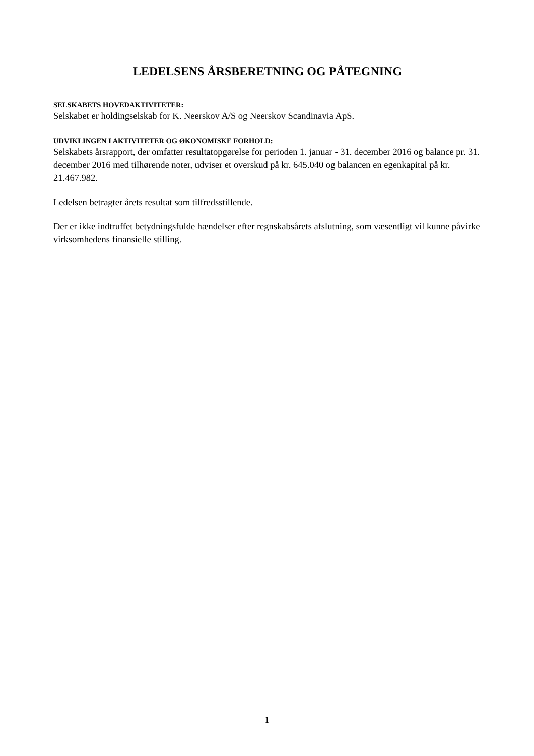LEDELSENS ÅRSBERETNING OG PÅTEGNING
SELSKABETS HOVEDAKTIVITETER:
Selskabet er holdingselskab for K. Neerskov A/S og Neerskov Scandinavia ApS.
UDVIKLINGEN I AKTIVITETER OG ØKONOMISKE FORHOLD:
Selskabets årsrapport, der omfatter resultatopgørelse for perioden 1. januar - 31. december 2016 og balance pr. 31. december 2016 med tilhørende noter, udviser et overskud på kr. 645.040 og balancen en egenkapital på kr. 21.467.982.
Ledelsen betragter årets resultat som tilfredsstillende.
Der er ikke indtruffet betydningsfulde hændelser efter regnskabsårets afslutning, som væsentligt vil kunne påvirke virksomhedens finansielle stilling.
1